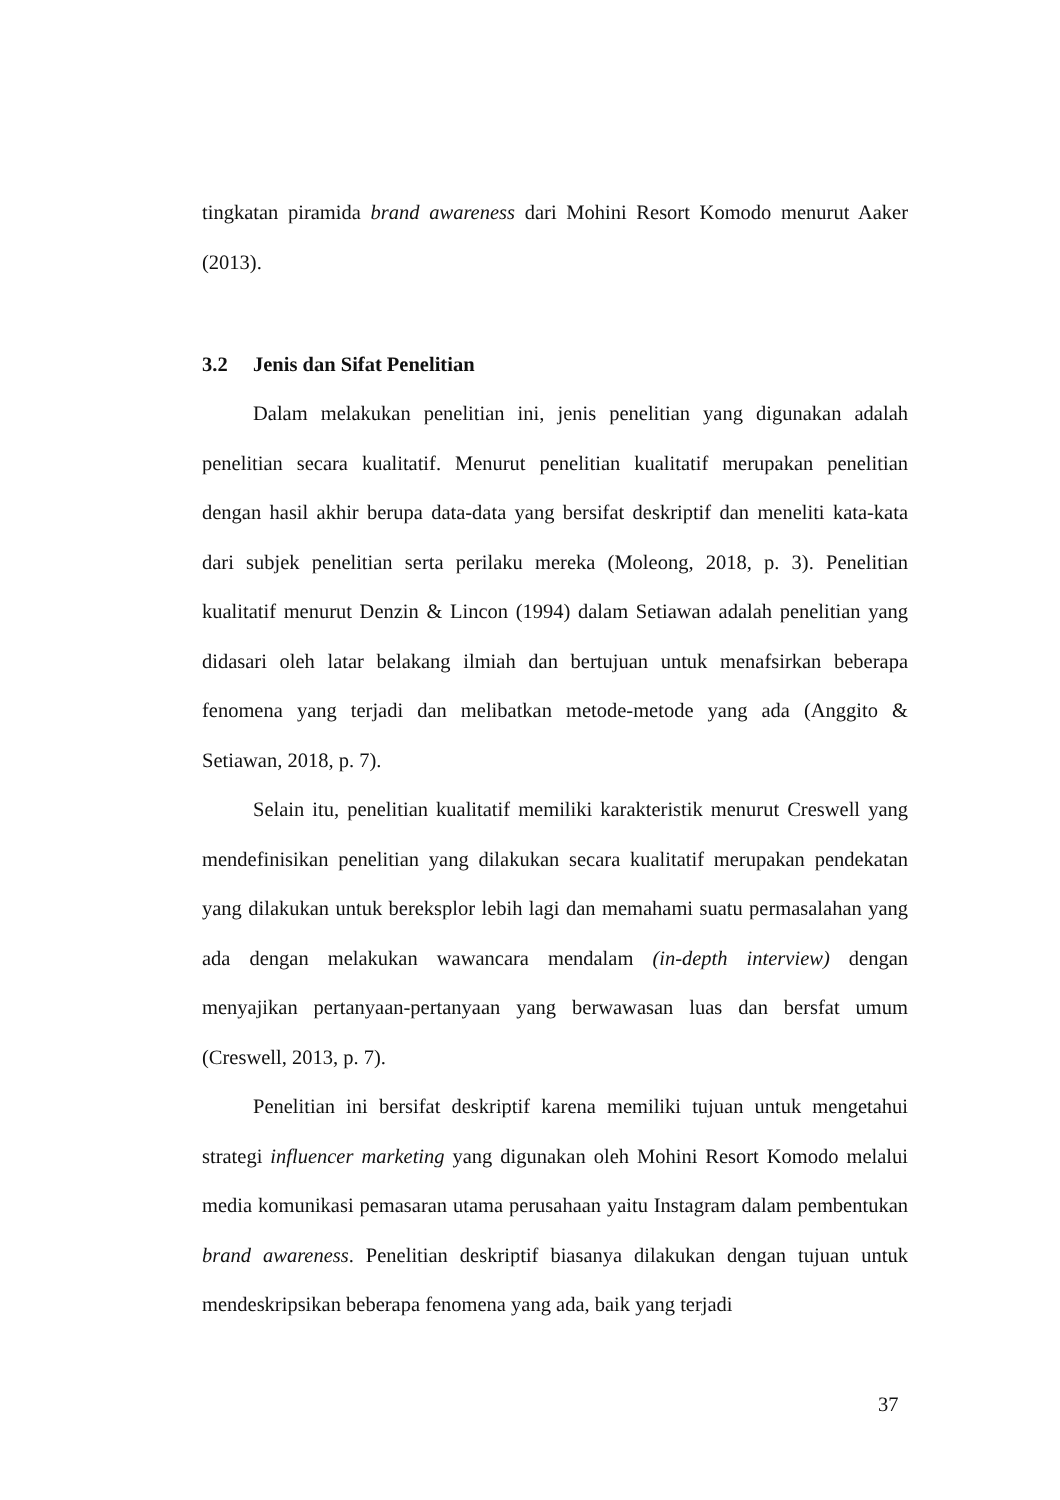tingkatan piramida brand awareness dari Mohini Resort Komodo menurut Aaker (2013).
3.2 Jenis dan Sifat Penelitian
Dalam melakukan penelitian ini, jenis penelitian yang digunakan adalah penelitian secara kualitatif. Menurut penelitian kualitatif merupakan penelitian dengan hasil akhir berupa data-data yang bersifat deskriptif dan meneliti kata-kata dari subjek penelitian serta perilaku mereka (Moleong, 2018, p. 3). Penelitian kualitatif menurut Denzin & Lincon (1994) dalam Setiawan adalah penelitian yang didasari oleh latar belakang ilmiah dan bertujuan untuk menafsirkan beberapa fenomena yang terjadi dan melibatkan metode-metode yang ada (Anggito & Setiawan, 2018, p. 7).
Selain itu, penelitian kualitatif memiliki karakteristik menurut Creswell yang mendefinisikan penelitian yang dilakukan secara kualitatif merupakan pendekatan yang dilakukan untuk bereksplor lebih lagi dan memahami suatu permasalahan yang ada dengan melakukan wawancara mendalam (in-depth interview) dengan menyajikan pertanyaan-pertanyaan yang berwawasan luas dan bersfat umum (Creswell, 2013, p. 7).
Penelitian ini bersifat deskriptif karena memiliki tujuan untuk mengetahui strategi influencer marketing yang digunakan oleh Mohini Resort Komodo melalui media komunikasi pemasaran utama perusahaan yaitu Instagram dalam pembentukan brand awareness. Penelitian deskriptif biasanya dilakukan dengan tujuan untuk mendeskripsikan beberapa fenomena yang ada, baik yang terjadi
37